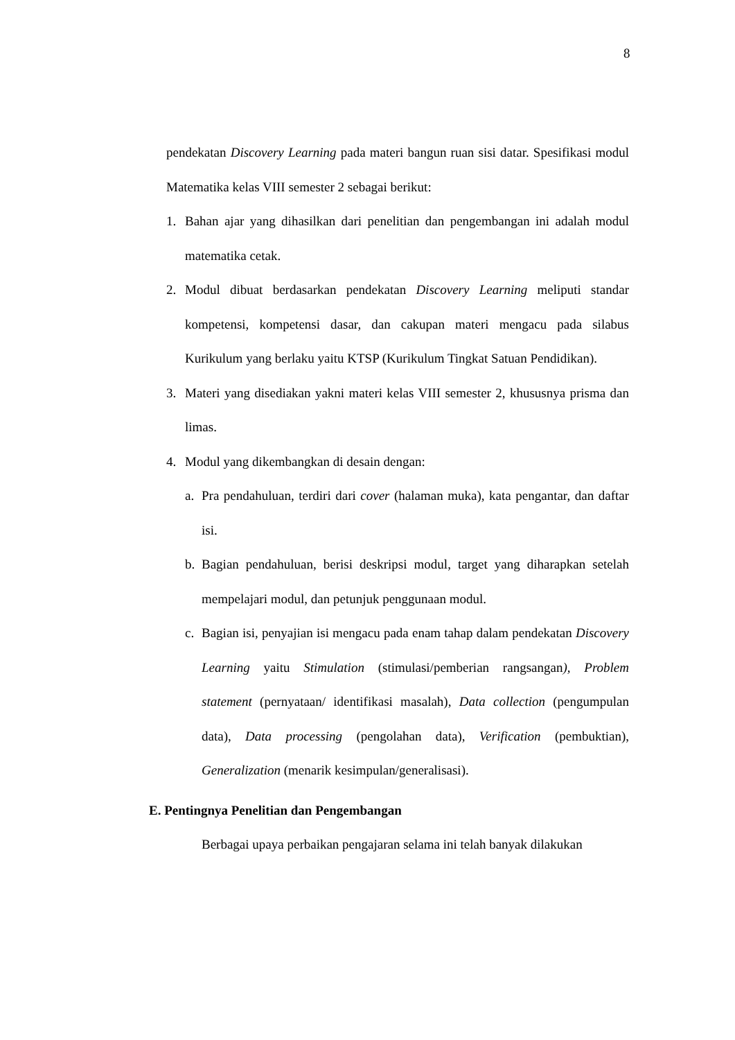8
pendekatan Discovery Learning pada materi bangun ruan sisi datar. Spesifikasi modul Matematika kelas VIII semester 2 sebagai berikut:
1. Bahan ajar yang dihasilkan dari penelitian dan pengembangan ini adalah modul matematika cetak.
2. Modul dibuat berdasarkan pendekatan Discovery Learning meliputi standar kompetensi, kompetensi dasar, dan cakupan materi mengacu pada silabus Kurikulum yang berlaku yaitu KTSP (Kurikulum Tingkat Satuan Pendidikan).
3. Materi yang disediakan yakni materi kelas VIII semester 2, khususnya prisma dan limas.
4. Modul yang dikembangkan di desain dengan:
a. Pra pendahuluan, terdiri dari cover (halaman muka), kata pengantar, dan daftar isi.
b. Bagian pendahuluan, berisi deskripsi modul, target yang diharapkan setelah mempelajari modul, dan petunjuk penggunaan modul.
c. Bagian isi, penyajian isi mengacu pada enam tahap dalam pendekatan Discovery Learning yaitu Stimulation (stimulasi/pemberian rangsangan), Problem statement (pernyataan/ identifikasi masalah), Data collection (pengumpulan data), Data processing (pengolahan data), Verification (pembuktian), Generalization (menarik kesimpulan/generalisasi).
E. Pentingnya Penelitian dan Pengembangan
Berbagai upaya perbaikan pengajaran selama ini telah banyak dilakukan